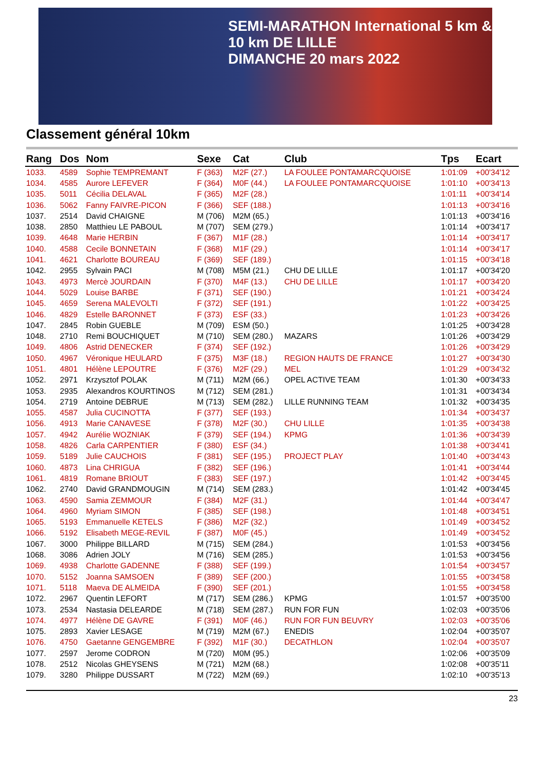SEMI-MARATHON International 5 km & 10 km DE LILLE
DIMANCHE 20 mars 2022
Classement général 10km
| Rang | Dos | Nom | Sexe | Cat | Club | Tps | Ecart |
| --- | --- | --- | --- | --- | --- | --- | --- |
| 1033. | 4589 | Sophie TEMPREMANT | F (363) | M2F (27.) | LA FOULEE PONTAMARCQUOISE | 1:01:09 | +00'34'12 |
| 1034. | 4585 | Aurore LEFEVER | F (364) | M0F (44.) | LA FOULEE PONTAMARCQUOISE | 1:01:10 | +00'34'13 |
| 1035. | 5011 | Cécilia DELAVAL | F (365) | M2F (28.) | | 1:01:11 | +00'34'14 |
| 1036. | 5062 | Fanny FAIVRE-PICON | F (366) | SEF (188.) | | 1:01:13 | +00'34'16 |
| 1037. | 2514 | David CHAIGNE | M (706) | M2M (65.) | | 1:01:13 | +00'34'16 |
| 1038. | 2850 | Matthieu LE PABOUL | M (707) | SEM (279.) | | 1:01:14 | +00'34'17 |
| 1039. | 4648 | Marie HERBIN | F (367) | M1F (28.) | | 1:01:14 | +00'34'17 |
| 1040. | 4588 | Cecile BONNETAIN | F (368) | M1F (29.) | | 1:01:14 | +00'34'17 |
| 1041. | 4621 | Charlotte BOUREAU | F (369) | SEF (189.) | | 1:01:15 | +00'34'18 |
| 1042. | 2955 | Sylvain PACI | M (708) | M5M (21.) | CHU DE LILLE | 1:01:17 | +00'34'20 |
| 1043. | 4973 | Mercè JOURDAIN | F (370) | M4F (13.) | CHU DE LILLE | 1:01:17 | +00'34'20 |
| 1044. | 5029 | Louise BARBE | F (371) | SEF (190.) | | 1:01:21 | +00'34'24 |
| 1045. | 4659 | Serena MALEVOLTI | F (372) | SEF (191.) | | 1:01:22 | +00'34'25 |
| 1046. | 4829 | Estelle BARONNET | F (373) | ESF (33.) | | 1:01:23 | +00'34'26 |
| 1047. | 2845 | Robin GUEBLE | M (709) | ESM (50.) | | 1:01:25 | +00'34'28 |
| 1048. | 2710 | Remi BOUCHIQUET | M (710) | SEM (280.) | MAZARS | 1:01:26 | +00'34'29 |
| 1049. | 4806 | Astrid DENECKER | F (374) | SEF (192.) | | 1:01:26 | +00'34'29 |
| 1050. | 4967 | Véronique HEULARD | F (375) | M3F (18.) | REGION HAUTS DE FRANCE | 1:01:27 | +00'34'30 |
| 1051. | 4801 | Hélène LEPOUTRE | F (376) | M2F (29.) | MEL | 1:01:29 | +00'34'32 |
| 1052. | 2971 | Krzysztof POLAK | M (711) | M2M (66.) | OPEL ACTIVE TEAM | 1:01:30 | +00'34'33 |
| 1053. | 2935 | Alexandros KOURTINOS | M (712) | SEM (281.) | | 1:01:31 | +00'34'34 |
| 1054. | 2719 | Antoine DEBRUE | M (713) | SEM (282.) | LILLE RUNNING TEAM | 1:01:32 | +00'34'35 |
| 1055. | 4587 | Julia CUCINOTTA | F (377) | SEF (193.) | | 1:01:34 | +00'34'37 |
| 1056. | 4913 | Marie CANAVESE | F (378) | M2F (30.) | CHU LILLE | 1:01:35 | +00'34'38 |
| 1057. | 4942 | Aurélie WOZNIAK | F (379) | SEF (194.) | KPMG | 1:01:36 | +00'34'39 |
| 1058. | 4826 | Carla CARPENTIER | F (380) | ESF (34.) | | 1:01:38 | +00'34'41 |
| 1059. | 5189 | Julie CAUCHOIS | F (381) | SEF (195.) | PROJECT PLAY | 1:01:40 | +00'34'43 |
| 1060. | 4873 | Lina CHRIGUA | F (382) | SEF (196.) | | 1:01:41 | +00'34'44 |
| 1061. | 4819 | Romane BRIOUT | F (383) | SEF (197.) | | 1:01:42 | +00'34'45 |
| 1062. | 2740 | David GRANDMOUGIN | M (714) | SEM (283.) | | 1:01:42 | +00'34'45 |
| 1063. | 4590 | Samia ZEMMOUR | F (384) | M2F (31.) | | 1:01:44 | +00'34'47 |
| 1064. | 4960 | Myriam SIMON | F (385) | SEF (198.) | | 1:01:48 | +00'34'51 |
| 1065. | 5193 | Emmanuelle KETELS | F (386) | M2F (32.) | | 1:01:49 | +00'34'52 |
| 1066. | 5192 | Elisabeth MEGE-REVIL | F (387) | M0F (45.) | | 1:01:49 | +00'34'52 |
| 1067. | 3000 | Philippe BILLARD | M (715) | SEM (284.) | | 1:01:53 | +00'34'56 |
| 1068. | 3086 | Adrien JOLY | M (716) | SEM (285.) | | 1:01:53 | +00'34'56 |
| 1069. | 4938 | Charlotte GADENNE | F (388) | SEF (199.) | | 1:01:54 | +00'34'57 |
| 1070. | 5152 | Joanna SAMSOEN | F (389) | SEF (200.) | | 1:01:55 | +00'34'58 |
| 1071. | 5118 | Maeva DE ALMEIDA | F (390) | SEF (201.) | | 1:01:55 | +00'34'58 |
| 1072. | 2967 | Quentin LEFORT | M (717) | SEM (286.) | KPMG | 1:01:57 | +00'35'00 |
| 1073. | 2534 | Nastasia DELEARDE | M (718) | SEM (287.) | RUN FOR FUN | 1:02:03 | +00'35'06 |
| 1074. | 4977 | Hélène DE GAVRE | F (391) | M0F (46.) | RUN FOR FUN BEUVRY | 1:02:03 | +00'35'06 |
| 1075. | 2893 | Xavier LESAGE | M (719) | M2M (67.) | ENEDIS | 1:02:04 | +00'35'07 |
| 1076. | 4750 | Gaetanne GENGEMBRE | F (392) | M1F (30.) | DECATHLON | 1:02:04 | +00'35'07 |
| 1077. | 2597 | Jerome CODRON | M (720) | M0M (95.) | | 1:02:06 | +00'35'09 |
| 1078. | 2512 | Nicolas GHEYSENS | M (721) | M2M (68.) | | 1:02:08 | +00'35'11 |
| 1079. | 3280 | Philippe DUSSART | M (722) | M2M (69.) | | 1:02:10 | +00'35'13 |
23